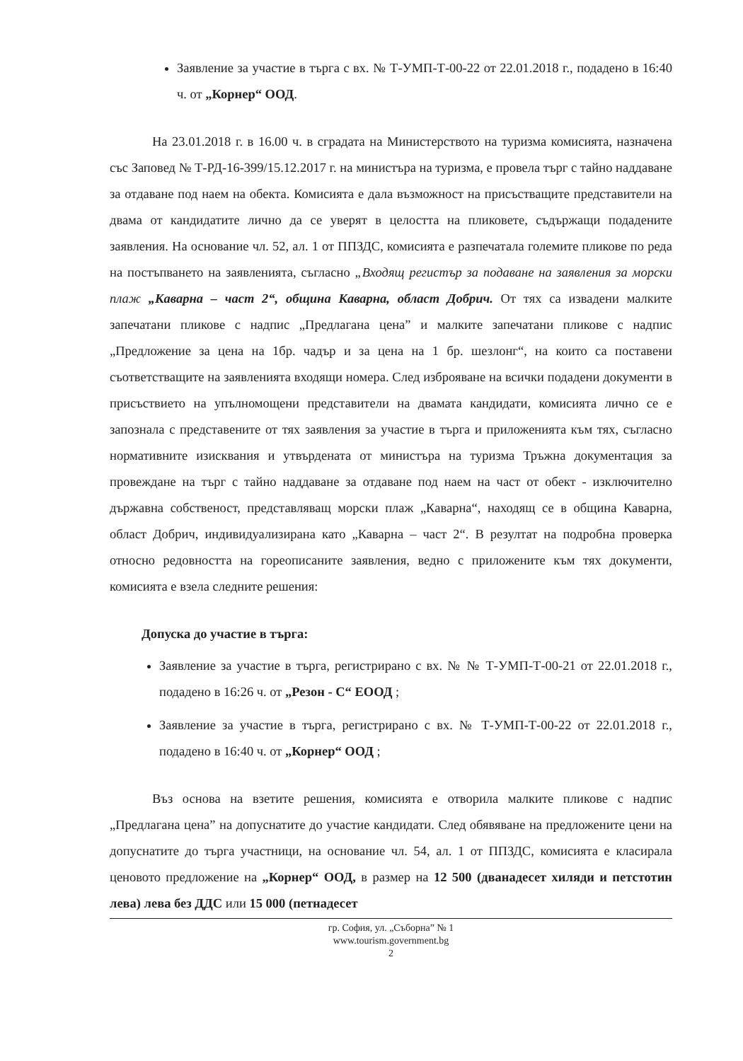Заявление за участие в търга с вх. № Т-УМП-Т-00-22 от 22.01.2018 г., подадено в 16:40 ч. от „Корнер“ ООД.
На 23.01.2018 г. в 16.00 ч. в сградата на Министерството на туризма комисията, назначена със Заповед № Т-РД-16-399/15.12.2017 г. на министъра на туризма, е провела търг с тайно наддаване за отдаване под наем на обекта. Комисията е дала възможност на присъстващите представители на двама от кандидатите лично да се уверят в целостта на пликовете, съдържащи подадените заявления. На основание чл. 52, ал. 1 от ППЗДС, комисията е разпечатала големите пликове по реда на постъпването на заявленията, съгласно „Входящ регистър за подаване на заявления за морски плаж „Каварна – част 2“, община Каварна, област Добрич. От тях са извадени малките запечатани пликове с надпис „Предлагана цена” и малките запечатани пликове с надпис „Предложение за цена на 1бр. чадър и за цена на 1 бр. шезлонг“, на които са поставени съответстващите на заявленията входящи номера. След изброяване на всички подадени документи в присъствието на упълномощени представители на двамата кандидати, комисията лично се е запознала с представените от тях заявления за участие в търга и приложенията към тях, съгласно нормативните изисквания и утвърдената от министъра на туризма Тръжна документация за провеждане на търг с тайно наддаване за отдаване под наем на част от обект - изключително държавна собственост, представляващ морски плаж „Каварна“, находящ се в община Каварна, област Добрич, индивидуализирана като „Каварна – част 2“. В резултат на подробна проверка относно редовността на гореописаните заявления, ведно с приложените към тях документи, комисията е взела следните решения:
Допуска до участие в търга:
Заявление за участие в търга, регистрирано с вх. № № Т-УМП-Т-00-21 от 22.01.2018 г., подадено в 16:26 ч. от „Резон - С“ ЕООД ;
Заявление за участие в търга, регистрирано с вх. № Т-УМП-Т-00-22 от 22.01.2018 г., подадено в 16:40 ч. от „Корнер“ ООД ;
Въз основа на взетите решения, комисията е отворила малките пликове с надпис „Предлагана цена” на допуснатите до участие кандидати. След обявяване на предложените цени на допуснатите до търга участници, на основание чл. 54, ал. 1 от ППЗДС, комисията е класирала ценовото предложение на „Корнер“ ООД, в размер на 12 500 (дванадесет хиляди и петстотин лева) лева без ДДС или 15 000 (петнадесет
гр. София, ул. „Съборна” № 1
www.tourism.government.bg
2